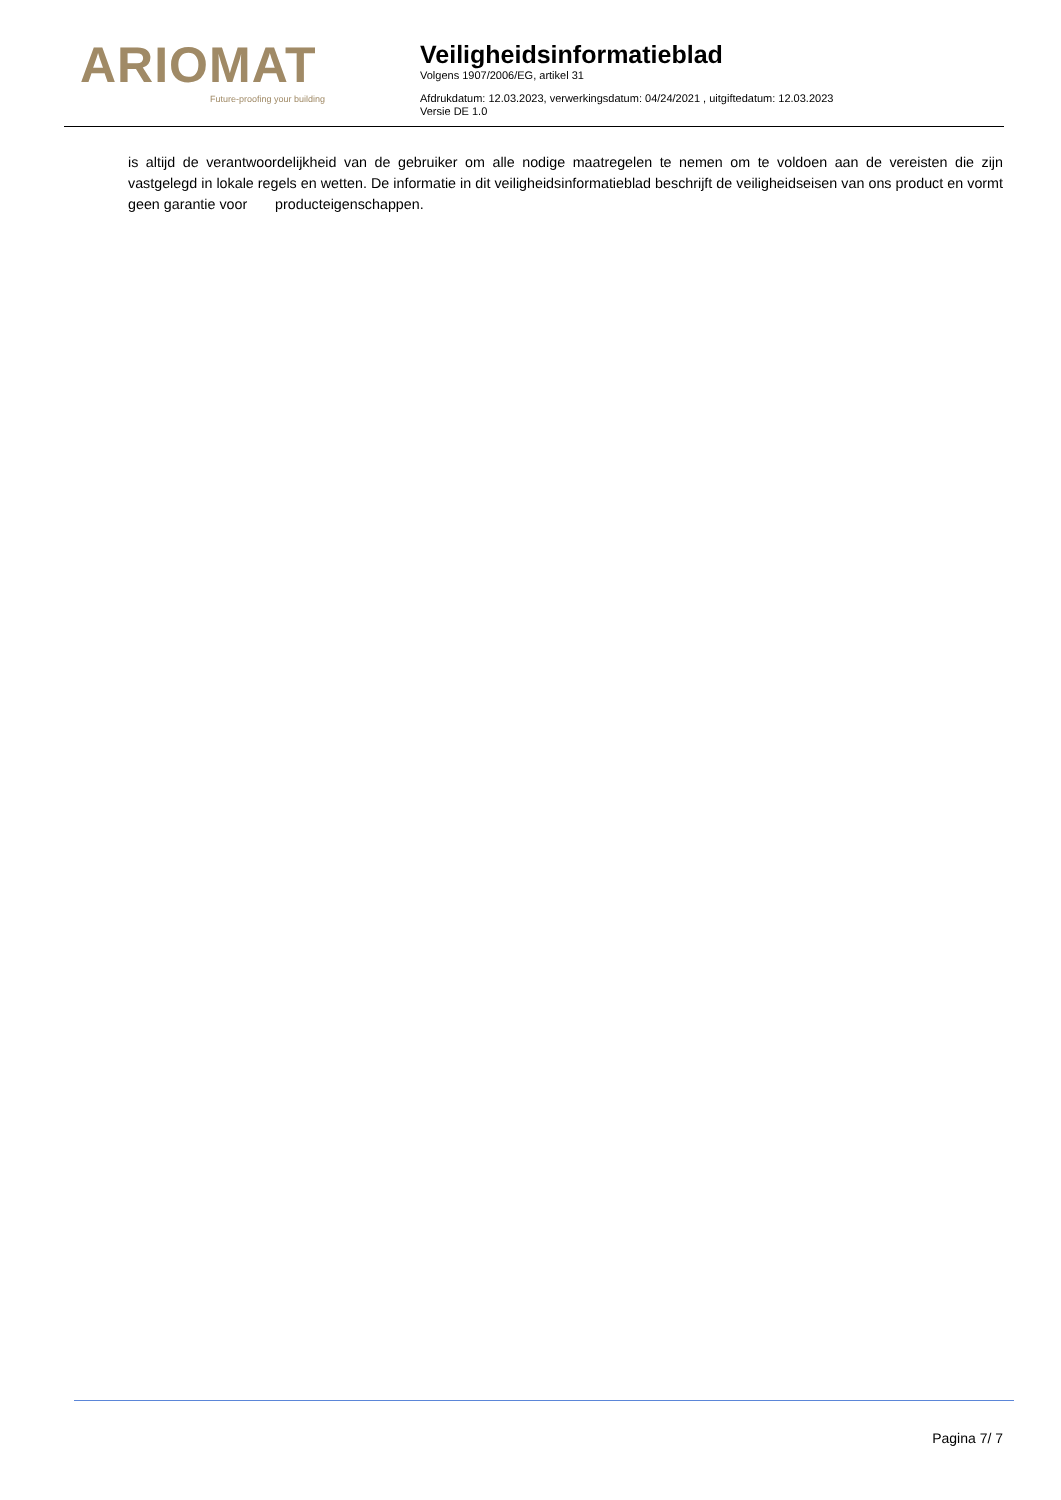ARIOMAT
Future-proofing your building
Veiligheidsinformatieblad
Volgens 1907/2006/EG, artikel 31
Afdrukdatum: 12.03.2023, verwerkingsdatum: 04/24/2021 , uitgiftedatum: 12.03.2023
Versie DE 1.0
is altijd de verantwoordelijkheid van de gebruiker om alle nodige maatregelen te nemen om te voldoen aan de vereisten die zijn vastgelegd in lokale regels en wetten. De informatie in dit veiligheidsinformatieblad beschrijft de veiligheidseisen van ons product en vormt geen garantie voor producteigenschappen.
Pagina 7/ 7